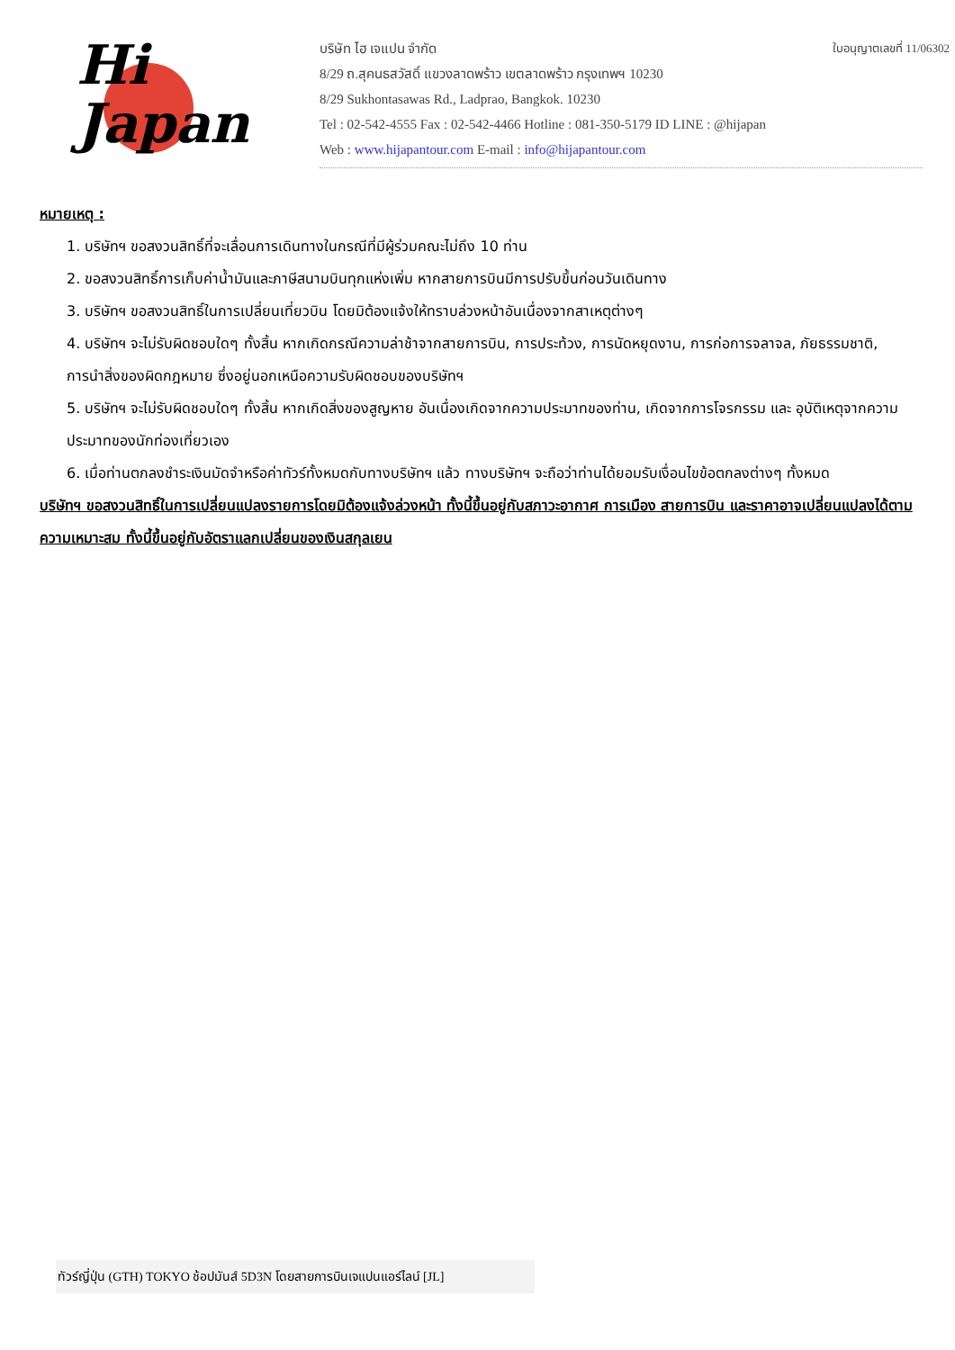Hi
Japan
ใบอนุญาตเลขที่ 11/06302
บริษัท ไฮ เจแปน จำกัด
8/29 ถ.สุคนธสวัสดิ์ แขวงลาดพร้าว เขตลาดพร้าว กรุงเทพฯ 10230
8/29 Sukhontasawas Rd., Ladprao, Bangkok. 10230
Tel : 02-542-4555 Fax : 02-542-4466 Hotline : 081-350-5179 ID LINE : @hijapan
Web : www.hijapantour.com E-mail : info@hijapantour.com
หมายเหตุ :
1. บริษัทฯ ขอสงวนสิทธิ์ที่จะเลื่อนการเดินทางในกรณีที่มีผู้ร่วมคณะไม่ถึง 10 ท่าน
2. ขอสงวนสิทธิ์การเก็บค่าน้ำมันและภาษีสนามบินทุกแห่งเพิ่ม หากสายการบินมีการปรับขึ้นก่อนวันเดินทาง
3. บริษัทฯ ขอสงวนสิทธิ์ในการเปลี่ยนเที่ยวบิน โดยมิต้องแจ้งให้ทราบล่วงหน้าอันเนื่องจากสาเหตุต่างๆ
4. บริษัทฯ จะไม่รับผิดชอบใดๆ ทั้งสิ้น หากเกิดกรณีความล่าช้าจากสายการบิน, การประท้วง, การนัดหยุดงาน, การก่อการจลาจล, ภัยธรรมชาติ, การนำสิ่งของผิดกฎหมาย ซึ่งอยู่นอกเหนือความรับผิดชอบของบริษัทฯ
5. บริษัทฯ จะไม่รับผิดชอบใดๆ ทั้งสิ้น หากเกิดสิ่งของสูญหาย อันเนื่องเกิดจากความประมาทของท่าน, เกิดจากการโจรกรรม และ อุบัติเหตุจากความประมาทของนักท่องเที่ยวเอง
6. เมื่อท่านตกลงชำระเงินมัดจำหรือค่าทัวร์ทั้งหมดกับทางบริษัทฯ แล้ว ทางบริษัทฯ จะถือว่าท่านได้ยอมรับเงื่อนไขข้อตกลงต่างๆ ทั้งหมด
บริษัทฯ ขอสงวนสิทธิ์ในการเปลี่ยนแปลงรายการโดยมิต้องแจ้งล่วงหน้า ทั้งนี้ขึ้นอยู่กับสภาวะอากาศ การเมือง สายการบิน และราคาอาจเปลี่ยนแปลงได้ตามความเหมาะสม ทั้งนี้ขึ้นอยู่กับอัตราแลกเปลี่ยนของเงินสกุลเยน
ทัวร์ญี่ปุ่น (GTH) TOKYO ช้อปมันส์ 5D3N โดยสายการบินเจแปนแอร์ไลน์ [JL]